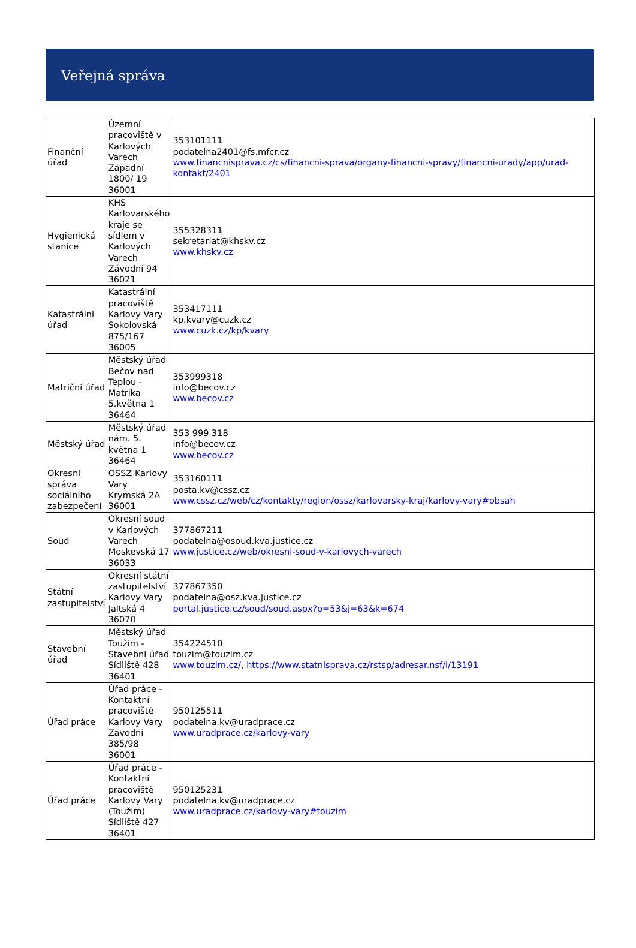Veřejná správa
| Finanční úřad | Územní pracoviště v Karlových Varech Západní 1800/ 19 36001 | 353101111 podatelna2401@fs.mfcr.cz www.financnisprava.cz/cs/financni-sprava/organy-financni-spravy/financni-urady/app/urad-kontakt/2401 |
| Hygienická stanice | KHS Karlovarského kraje se sídlem v Karlových Varech Závodní 94 36021 | 355328311 sekretariat@khskv.cz www.khskv.cz |
| Katastrální úřad | Katastrální pracoviště Karlovy Vary Sokolovská 875/167 36005 | 353417111 kp.kvary@cuzk.cz www.cuzk.cz/kp/kvary |
| Matriční úřad | Městský úřad Bečov nad Teplou - Matrika 5.května 1 36464 | 353999318 info@becov.cz www.becov.cz |
| Městský úřad | Městský úřad nám. 5. května 1 36464 | 353 999 318 info@becov.cz www.becov.cz |
| Okresní správa sociálního zabezpečení | OSSZ Karlovy Vary Krymská 2A 36001 | 353160111 posta.kv@cssz.cz www.cssz.cz/web/cz/kontakty/region/ossz/karlovarsky-kraj/karlovy-vary#obsah |
| Soud | Okresní soud v Karlových Varech Moskevská 17 36033 | 377867211 podatelna@osoud.kva.justice.cz www.justice.cz/web/okresni-soud-v-karlovych-varech |
| Státní zastupitelství | Okresní státní zastupitelství Karlovy Vary Jaltská 4 36070 | 377867350 podatelna@osz.kva.justice.cz portal.justice.cz/soud/soud.aspx?o=53&j=63&k=674 |
| Stavební úřad | Městský úřad Toužim - Stavební úřad Sídliště 428 36401 | 354224510 touzim@touzim.cz www.touzim.cz/, https://www.statnisprava.cz/rstsp/adresar.nsf/i/13191 |
| Úřad práce | Úřad práce - Kontaktní pracoviště Karlovy Vary Závodní 385/98 36001 | 950125511 podatelna.kv@uradprace.cz www.uradprace.cz/karlovy-vary |
| Úřad práce | Úřad práce - Kontaktní pracoviště Karlovy Vary (Toužim) Sídliště 427 36401 | 950125231 podatelna.kv@uradprace.cz www.uradprace.cz/karlovy-vary#touzim |